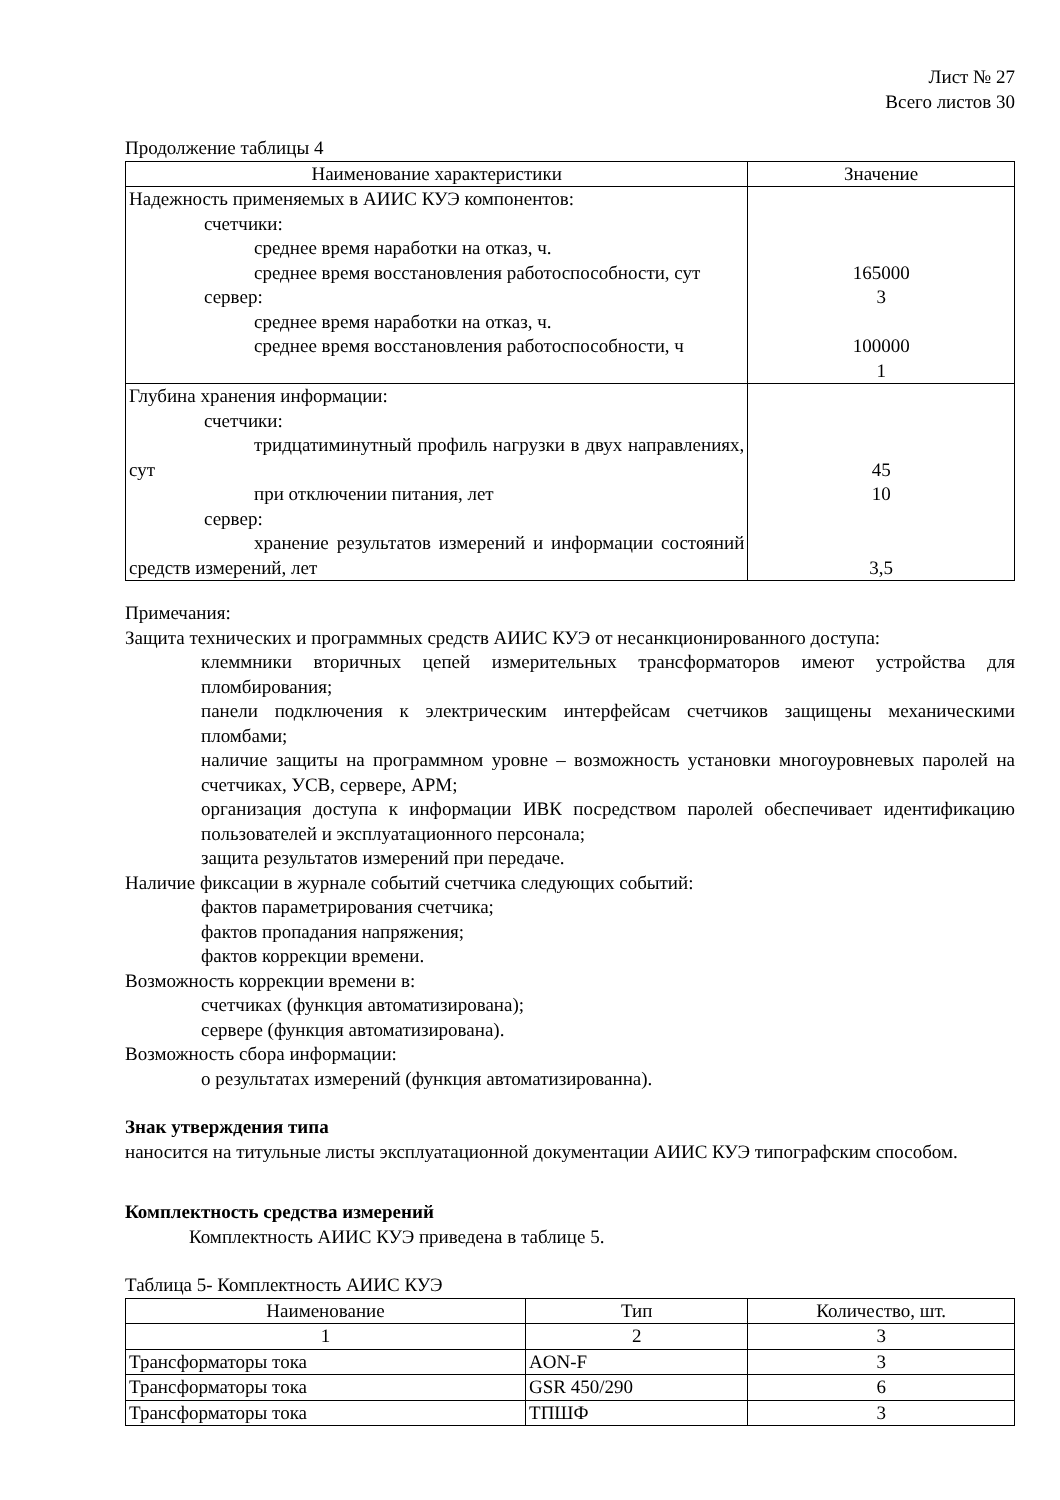Лист № 27
Всего листов 30
Продолжение таблицы 4
| Наименование характеристики | Значение |
| --- | --- |
| Надежность применяемых в АИИС КУЭ компонентов: счетчики: среднее время наработки на отказ, ч. среднее время восстановления работоспособности, сут сервер: среднее время наработки на отказ, ч. среднее время восстановления работоспособности, ч | 165000 3 100000 1 |
| Глубина хранения информации: счетчики: тридцатиминутный профиль нагрузки в двух направлениях, сут при отключении питания, лет сервер: хранение результатов измерений и информации состояний средств измерений, лет | 45 10 3,5 |
Примечания:
Защита технических и программных средств АИИС КУЭ от несанкционированного доступа:
клеммники вторичных цепей измерительных трансформаторов имеют устройства для пломбирования;
панели подключения к электрическим интерфейсам счетчиков защищены механическими пломбами;
наличие защиты на программном уровне – возможность установки многоуровневых паролей на счетчиках, УСВ, сервере, АРМ;
организация доступа к информации ИВК посредством паролей обеспечивает идентификацию пользователей и эксплуатационного персонала;
защита результатов измерений при передаче.
Наличие фиксации в журнале событий счетчика следующих событий:
фактов параметрирования счетчика;
фактов пропадания напряжения;
фактов коррекции времени.
Возможность коррекции времени в:
счетчиках (функция автоматизирована);
сервере (функция автоматизирована).
Возможность сбора информации:
о результатах измерений (функция автоматизированна).
Знак утверждения типа
наносится на титульные листы эксплуатационной документации АИИС КУЭ типографским способом.
Комплектность средства измерений
Комплектность АИИС КУЭ приведена в таблице 5.
Таблица 5- Комплектность АИИС КУЭ
| Наименование | Тип | Количество, шт. |
| --- | --- | --- |
| 1 | 2 | 3 |
| Трансформаторы тока | AON-F | 3 |
| Трансформаторы тока | GSR 450/290 | 6 |
| Трансформаторы тока | ТПШФ | 3 |